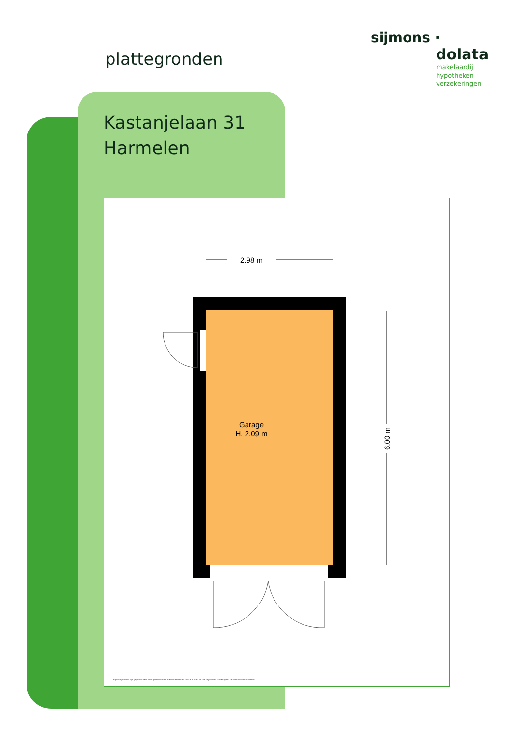plattegronden
sijmons ·
dolata
makelaardij
hypotheken
verzekeringen
Kastanjelaan 31
Harmelen
2.98 m
Garage
H. 2.09 m
6.00 m
De plattegronden zijn geproduceerd voor promotionele doeleinden en ter indicatie. Aan de plattegronden kunnen geen rechten worden ontleend.